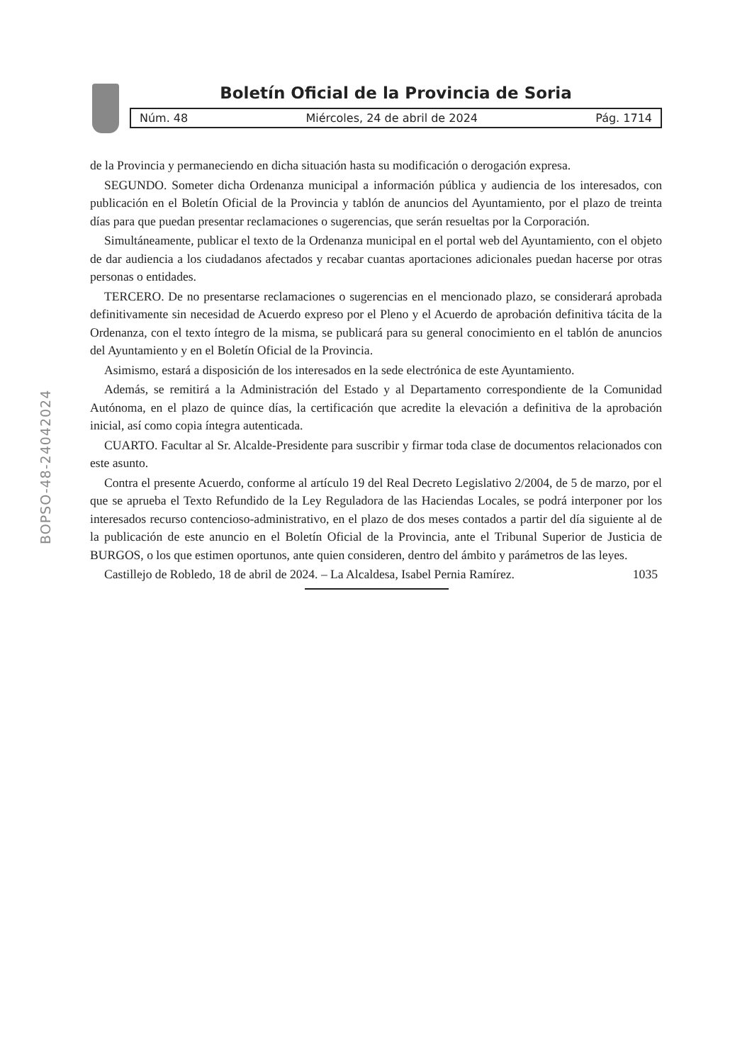Boletín Oficial de la Provincia de Soria
Núm. 48 Miércoles, 24 de abril de 2024 Pág. 1714
BOPSO-48-24042024
de la Provincia y permaneciendo en dicha situación hasta su modificación o derogación expresa.
SEGUNDO. Someter dicha Ordenanza municipal a información pública y audiencia de los interesados, con publicación en el Boletín Oficial de la Provincia y tablón de anuncios del Ayuntamiento, por el plazo de treinta días para que puedan presentar reclamaciones o sugerencias, que serán resueltas por la Corporación.
Simultáneamente, publicar el texto de la Ordenanza municipal en el portal web del Ayuntamiento, con el objeto de dar audiencia a los ciudadanos afectados y recabar cuantas aportaciones adicionales puedan hacerse por otras personas o entidades.
TERCERO. De no presentarse reclamaciones o sugerencias en el mencionado plazo, se considerará aprobada definitivamente sin necesidad de Acuerdo expreso por el Pleno y el Acuerdo de aprobación definitiva tácita de la Ordenanza, con el texto íntegro de la misma, se publicará para su general conocimiento en el tablón de anuncios del Ayuntamiento y en el Boletín Oficial de la Provincia.
Asimismo, estará a disposición de los interesados en la sede electrónica de este Ayuntamiento.
Además, se remitirá a la Administración del Estado y al Departamento correspondiente de la Comunidad Autónoma, en el plazo de quince días, la certificación que acredite la elevación a definitiva de la aprobación inicial, así como copia íntegra autenticada.
CUARTO. Facultar al Sr. Alcalde-Presidente para suscribir y firmar toda clase de documentos relacionados con este asunto.
Contra el presente Acuerdo, conforme al artículo 19 del Real Decreto Legislativo 2/2004, de 5 de marzo, por el que se aprueba el Texto Refundido de la Ley Reguladora de las Haciendas Locales, se podrá interponer por los interesados recurso contencioso-administrativo, en el plazo de dos meses contados a partir del día siguiente al de la publicación de este anuncio en el Boletín Oficial de la Provincia, ante el Tribunal Superior de Justicia de BURGOS, o los que estimen oportunos, ante quien consideren, dentro del ámbito y parámetros de las leyes.
Castillejo de Robledo, 18 de abril de 2024. – La Alcaldesa, Isabel Pernia Ramírez. 1035